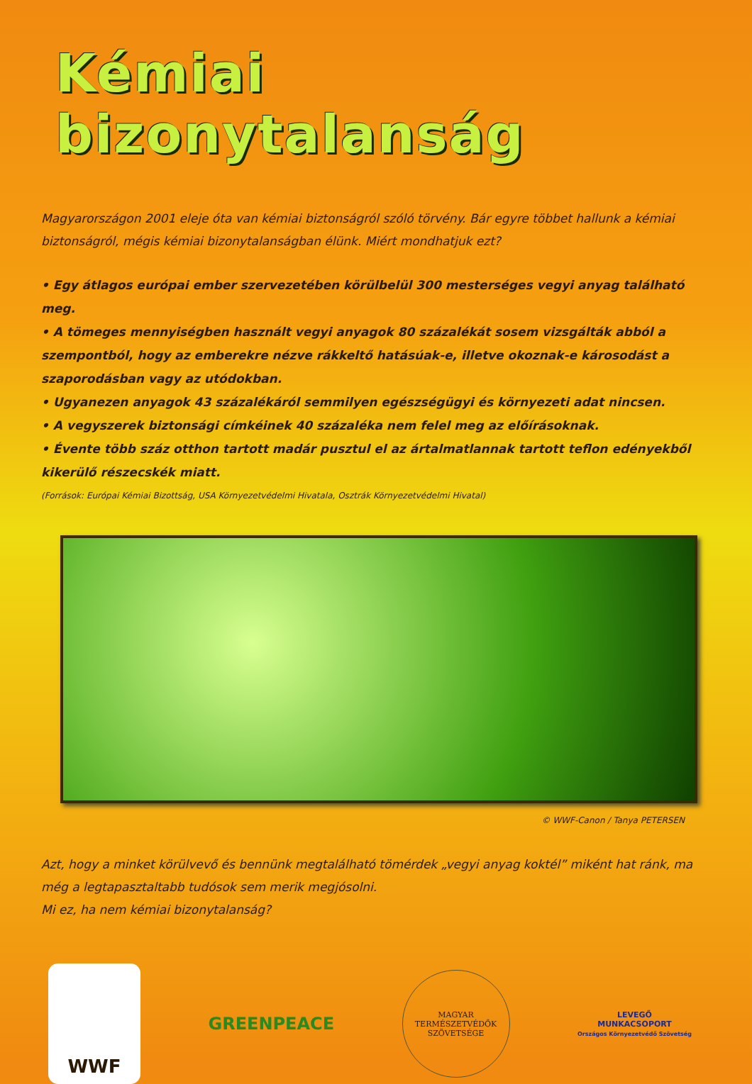Kémiai bizonytalanság
Magyarországon 2001 eleje óta van kémiai biztonságról szóló törvény. Bár egyre többet hallunk a kémiai biztonságról, mégis kémiai bizonytalanságban élünk. Miért mondhatjuk ezt?
• Egy átlagos európai ember szervezetében körülbelül 300 mesterséges vegyi anyag található meg.
• A tömeges mennyiségben használt vegyi anyagok 80 százalékát sosem vizsgálták abból a szempontból, hogy az emberekre nézve rákkeltő hatásúak-e, illetve okoznak-e károsodást a szaporodásban vagy az utódokban.
• Ugyanezen anyagok 43 százalékáról semmilyen egészségügyi és környezeti adat nincsen.
• A vegyszerek biztonsági címkéinek 40 százaléka nem felel meg az előírásoknak.
• Évente több száz otthon tartott madár pusztul el az ártalmatlannak tartott teflon edényekből kikerülő részecskék miatt.
(Források: Európai Kémiai Bizottság, USA Környezetvédelmi Hivatala, Osztrák Környezetvédelmi Hivatal)
© WWF-Canon / Tanya PETERSEN
Azt, hogy a minket körülvevő és bennünk megtalálható tömérdek „vegyi anyag koktél” miként hat ránk, ma még a legtapasztaltabb tudósok sem merik megjósolni.
Mi ez, ha nem kémiai bizonytalanság?
WWF
GREENPEACE
MAGYAR TERMÉSZETVÉDŐK SZÖVETSÉGE
LEVEGŐ
MUNKACSOPORT
Országos Környezetvédő Szövetség